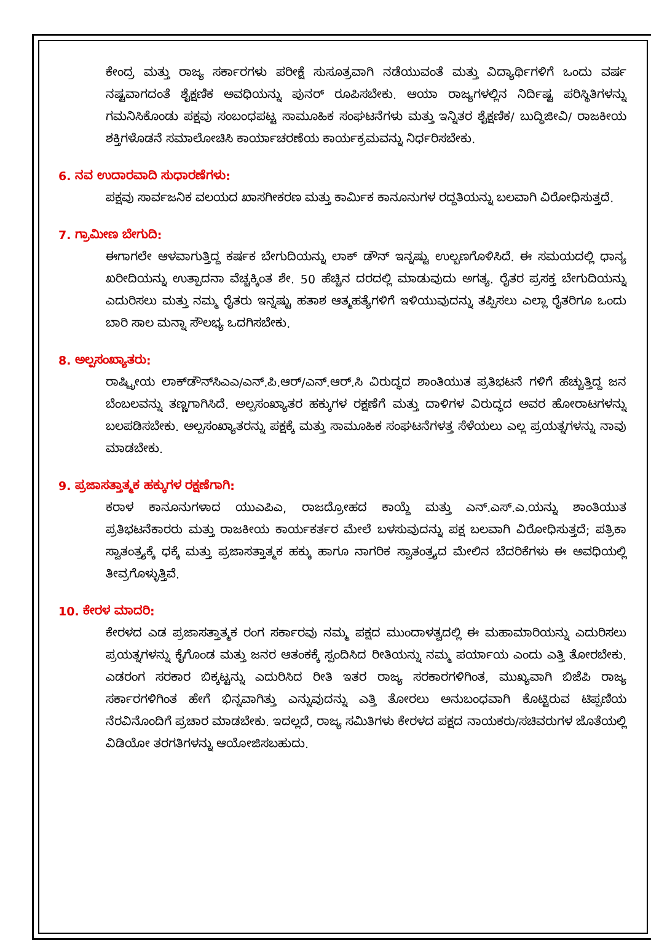ಕೇಂದ್ರ ಮತ್ತು ರಾಜ್ಯ ಸರ್ಕಾರಗಳು ಪರೀಕ್ಷೆ ಸುಸೂತ್ರವಾಗಿ ನಡೆಯುವಂತೆ ಮತ್ತು ವಿದ್ಯಾರ್ಥಿಗಳಿಗೆ ಒಂದು ವರ್ಷ ನಷ್ಟವಾಗದಂತೆ ಶೈಕ್ಷಣಿಕ ಅವಧಿಯನ್ನು ಪುನರ್ ರೂಪಿಸಬೇಕು. ಆಯಾ ರಾಜ್ಯಗಳಲ್ಲಿನ ನಿರ್ದಿಷ್ಟ ಪರಿಸ್ಥಿತಿಗಳನ್ನು ಗಮನಿಸಿಕೊಂಡು ಪಕ್ಷವು ಸಂಬಂಧಪಟ್ಟ ಸಾಮೂಹಿಕ ಸಂಘಟನೆಗಳು ಮತ್ತು ಇನ್ನಿತರ ಶೈಕ್ಷಣಿಕ/ ಬುದ್ಧಿಜೀವಿ/ ರಾಜಕೀಯ ಶಕ್ತಿಗಳೊಡನೆ ಸಮಾಲೋಚಿಸಿ ಕಾರ್ಯಾಚರಣೆಯ ಕಾರ್ಯಕ್ರಮವನ್ನು ನಿರ್ಧರಿಸಬೇಕು.
6. ನವ ಉದಾರವಾದಿ ಸುಧಾರಣೆಗಳು:
ಪಕ್ಷವು ಸಾರ್ವಜನಿಕ ವಲಯದ ಖಾಸಗೀಕರಣ ಮತ್ತು ಕಾರ್ಮಿಕ ಕಾನೂನುಗಳ ರದ್ದತಿಯನ್ನು ಬಲವಾಗಿ ವಿರೋಧಿಸುತ್ತದೆ.
7. ಗ್ರಾಮೀಣ ಬೇಗುದಿ:
ಈಗಾಗಲೇ ಆಳವಾಗುತ್ತಿದ್ದ ಕರ್ಷಕ ಬೇಗುದಿಯನ್ನು ಲಾಕ್ ಡೌನ್ ಇನ್ನಷ್ಟು ಉಲ್ಬಣಗೊಳಿಸಿದೆ. ಈ ಸಮಯದಲ್ಲಿ ಧಾನ್ಯ ಖರೀದಿಯನ್ನು ಉತ್ಪಾದನಾ ವೆಚ್ಚಕ್ಕಿಂತ ಶೇ. 50 ಹೆಚ್ಚಿನ ದರದಲ್ಲಿ ಮಾಡುವುದು ಅಗತ್ಯ. ರೈತರ ಪ್ರಸಕ್ತ ಬೇಗುದಿಯನ್ನು ಎದುರಿಸಲು ಮತ್ತು ನಮ್ಮ ರೈತರು ಇನ್ನಷ್ಟು ಹತಾಶ ಆತ್ಮಹತ್ಯೆಗಳಿಗೆ ಇಳಿಯುವುದನ್ನು ತಪ್ಪಿಸಲು ಎಲ್ಲಾ ರೈತರಿಗೂ ಒಂದು ಬಾರಿ ಸಾಲ ಮನ್ನಾ ಸೌಲಭ್ಯ ಒದಗಿಸಬೇಕು.
8. ಅಲ್ಪಸಂಖ್ಯಾತರು:
ರಾಷ್ಟ್ರೀಯ ಲಾಕ್‌ಡೌನ್‌ಸಿಎಎ/ಎನ್.ಪಿ.ಆರ್/ಎನ್.ಆರ್.ಸಿ ವಿರುದ್ಧದ ಶಾಂತಿಯುತ ಪ್ರತಿಭಟನೆ ಗಳಿಗೆ ಹೆಚ್ಚುತ್ತಿದ್ದ ಜನ ಬೆಂಬಲವನ್ನು ತಣ್ಣಗಾಗಿಸಿದೆ. ಅಲ್ಪಸಂಖ್ಯಾತರ ಹಕ್ಕುಗಳ ರಕ್ಷಣೆಗೆ ಮತ್ತು ದಾಳಿಗಳ ವಿರುದ್ಧದ ಅವರ ಹೋರಾಟಗಳನ್ನು ಬಲಪಡಿಸಬೇಕು. ಅಲ್ಪಸಂಖ್ಯಾತರನ್ನು ಪಕ್ಷಕ್ಕೆ ಮತ್ತು ಸಾಮೂಹಿಕ ಸಂಘಟನೆಗಳತ್ತ ಸೆಳೆಯಲು ಎಲ್ಲ ಪ್ರಯತ್ನಗಳನ್ನು ನಾವು ಮಾಡಬೇಕು.
9. ಪ್ರಜಾಸತ್ತಾತ್ಮಕ ಹಕ್ಕುಗಳ ರಕ್ಷಣೆಗಾಗಿ:
ಕರಾಳ ಕಾನೂನುಗಳಾದ ಯುಎಪಿಎ, ರಾಜದ್ರೋಹದ ಕಾಯ್ದೆ ಮತ್ತು ಎನ್.ಎಸ್.ಎ.ಯನ್ನು ಶಾಂತಿಯುತ ಪ್ರತಿಭಟನೆಕಾರರು ಮತ್ತು ರಾಜಕೀಯ ಕಾರ್ಯಕರ್ತರ ಮೇಲೆ ಬಳಸುವುದನ್ನು ಪಕ್ಷ ಬಲವಾಗಿ ವಿರೋಧಿಸುತ್ತದೆ; ಪತ್ರಿಕಾ ಸ್ವಾತಂತ್ರ್ಯಕ್ಕೆ ಧಕ್ಕೆ ಮತ್ತು ಪ್ರಜಾಸತ್ತಾತ್ಮಕ ಹಕ್ಕು ಹಾಗೂ ನಾಗರಿಕ ಸ್ವಾತಂತ್ರ್ಯದ ಮೇಲಿನ ಬೆದರಿಕೆಗಳು ಈ ಅವಧಿಯಲ್ಲಿ ತೀವ್ರಗೊಳ್ಳುತ್ತಿವೆ.
10. ಕೇರಳ ಮಾದರಿ:
ಕೇರಳದ ಎಡ ಪ್ರಜಾಸತ್ತಾತ್ಮಕ ರಂಗ ಸರ್ಕಾರವು ನಮ್ಮ ಪಕ್ಷದ ಮುಂದಾಳತ್ವದಲ್ಲಿ ಈ ಮಹಾಮಾರಿಯನ್ನು ಎದುರಿಸಲು ಪ್ರಯತ್ನಗಳನ್ನು ಕೈಗೊಂಡ ಮತ್ತು ಜನರ ಆತಂಕಕ್ಕೆ ಸ್ಪಂದಿಸಿದ ರೀತಿಯನ್ನು ನಮ್ಮ ಪರ್ಯಾಯ ಎಂದು ಎತ್ತಿ ತೋರಬೇಕು. ಎಡರಂಗ ಸರಕಾರ ಬಿಕ್ಕಟ್ಟನ್ನು ಎದುರಿಸಿದ ರೀತಿ ಇತರ ರಾಜ್ಯ ಸರಕಾರಗಳಿಗಿಂತ, ಮುಖ್ಯವಾಗಿ ಬಿಜೆಪಿ ರಾಜ್ಯ ಸರ್ಕಾರಗಳಿಗಿಂತ ಹೇಗೆ ಭಿನ್ನವಾಗಿತ್ತು ಎನ್ನುವುದನ್ನು ಎತ್ತಿ ತೋರಲು ಅನುಬಂಧವಾಗಿ ಕೊಟ್ಟಿರುವ ಟಿಪ್ಪಣಿಯ ನೆರವಿನೊಂದಿಗೆ ಪ್ರಚಾರ ಮಾಡಬೇಕು. ಇದಲ್ಲದೆ, ರಾಜ್ಯ ಸಮಿತಿಗಳು ಕೇರಳದ ಪಕ್ಷದ ನಾಯಕರು/ಸಚಿವರುಗಳ ಜೊತೆಯಲ್ಲಿ ವಿಡಿಯೋ ತರಗತಿಗಳನ್ನು ಆಯೋಜಿಸಬಹುದು.